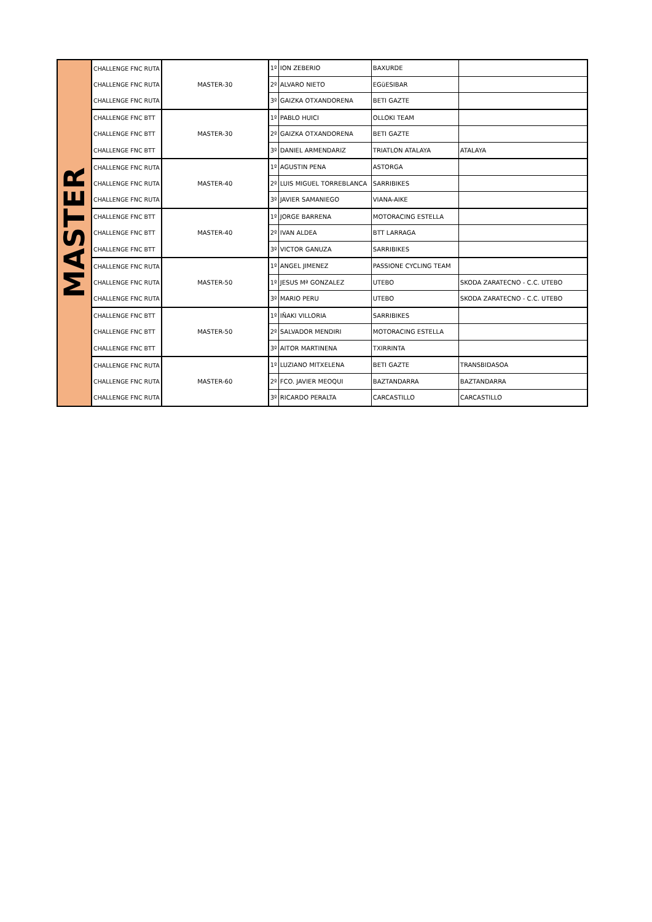| MASTER | CHALLENGE FNC RUTA | MASTER-30 | 1º | ION ZEBERIO | BAXURDE | |
| | CHALLENGE FNC RUTA | | 2º | ALVARO NIETO | EGüESIBAR | |
| | CHALLENGE FNC RUTA | | 3º | GAIZKA OTXANDORENA | BETI GAZTE | |
| | CHALLENGE FNC BTT | MASTER-30 | 1º | PABLO HUICI | OLLOKI TEAM | |
| | CHALLENGE FNC BTT | | 2º | GAIZKA OTXANDORENA | BETI GAZTE | |
| | CHALLENGE FNC BTT | | 3º | DANIEL ARMENDARIZ | TRIATLON ATALAYA | ATALAYA |
| | CHALLENGE FNC RUTA | MASTER-40 | 1º | AGUSTIN PENA | ASTORGA | |
| | CHALLENGE FNC RUTA | | 2º | LUIS MIGUEL TORREBLANCA | SARRIBIKES | |
| | CHALLENGE FNC RUTA | | 3º | JAVIER SAMANIEGO | VIANA-AIKE | |
| | CHALLENGE FNC BTT | MASTER-40 | 1º | JORGE BARRENA | MOTORACING ESTELLA | |
| | CHALLENGE FNC BTT | | 2º | IVAN ALDEA | BTT LARRAGA | |
| | CHALLENGE FNC BTT | | 3º | VICTOR GANUZA | SARRIBIKES | |
| | CHALLENGE FNC RUTA | MASTER-50 | 1º | ANGEL JIMENEZ | PASSIONE CYCLING TEAM | |
| | CHALLENGE FNC RUTA | | 1º | JESUS Mª GONZALEZ | UTEBO | SKODA ZARATECNO - C.C. UTEBO |
| | CHALLENGE FNC RUTA | | 3º | MARIO PERU | UTEBO | SKODA ZARATECNO - C.C. UTEBO |
| | CHALLENGE FNC BTT | MASTER-50 | 1º | IÑAKI VILLORIA | SARRIBIKES | |
| | CHALLENGE FNC BTT | | 2º | SALVADOR MENDIRI | MOTORACING ESTELLA | |
| | CHALLENGE FNC BTT | | 3º | AITOR MARTINENA | TXIRRINTA | |
| | CHALLENGE FNC RUTA | MASTER-60 | 1º | LUZIANO MITXELENA | BETI GAZTE | TRANSBIDASOA |
| | CHALLENGE FNC RUTA | | 2º | FCO. JAVIER MEOQUI | BAZTANDARRA | BAZTANDARRA |
| | CHALLENGE FNC RUTA | | 3º | RICARDO PERALTA | CARCASTILLO | CARCASTILLO |